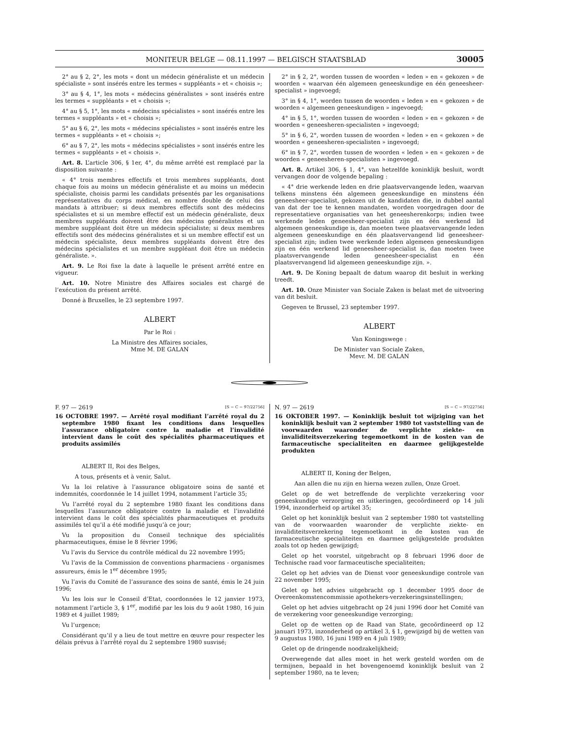MONITEUR BELGE — 08.11.1997 — BELGISCH STAATSBLAD 30005
2° au § 2, 2°, les mots « dont un médecin généraliste et un médecin spécialiste » sont insérés entre les termes « suppléants » et « choisis »;
3° au § 4, 1°, les mots « médecins généralistes » sont insérés entre les termes « suppléants » et « choisis »;
4° au § 5, 1°, les mots « médecins spécialistes » sont insérés entre les termes « suppléants » et « choisis »;
5° au § 6, 2°, les mots « médecins spécialistes » sont insérés entre les termes « suppléants » et « choisis »;
6° au § 7, 2°, les mots « médecins spécialistes » sont insérés entre les termes « suppléants » et « choisis ».
Art. 8. L’article 306, § 1er, 4°, du même arrêté est remplacé par la disposition suivante :
« 4° trois membres effectifs et trois membres suppléants, dont chaque fois au moins un médecin généraliste et au moins un médecin spécialiste, choisis parmi les candidats présentés par les organisations représentatives du corps médical, en nombre double de celui des mandats à attribuer; si deux membres effectifs sont des médecins spécialistes et si un membre effectif est un médecin généraliste, deux membres suppléants doivent être des médecins généralistes et un membre suppléant doit être un médecin spécialiste; si deux membres effectifs sont des médecins généralistes et si un membre effectif est un médecin spécialiste, deux membres suppléants doivent être des médecins spécialistes et un membre suppléant doit être un médecin généraliste. ».
Art. 9. Le Roi fixe la date à laquelle le présent arrêté entre en vigueur.
Art. 10. Notre Ministre des Affaires sociales est chargé de l’exécution du présent arrêté.
Donné à Bruxelles, le 23 septembre 1997.
ALBERT
Par le Roi :
La Ministre des Affaires sociales,
Mme M. DE GALAN
2° in § 2, 2°, worden tussen de woorden « leden » en « gekozen » de woorden « waarvan één algemeen geneeskundige en één geneesheer-specialist » ingevoegd;
3° in § 4, 1°, worden tussen de woorden « leden » en « gekozen » de woorden « algemeen geneeskundigen » ingevoegd;
4° in § 5, 1°, worden tussen de woorden « leden » en « gekozen » de woorden « geneesheren-specialisten » ingevoegd;
5° in § 6, 2°, worden tussen de woorden « leden » en « gekozen » de woorden « geneesheren-specialisten » ingevoegd;
6° in § 7, 2°, worden tussen de woorden « leden » en « gekozen » de woorden « geneesheren-specialisten » ingevoegd.
Art. 8. Artikel 306, § 1, 4°, van hetzelfde koninklijk besluit, wordt vervangen door de volgende bepaling :
« 4° drie werkende leden en drie plaatsvervangende leden, waarvan telkens minstens één algemeen geneeskundige en minstens één geneesheer-specialist, gekozen uit de kandidaten die, in dubbel aantal van dat der toe te kennen mandaten, worden voorgedragen door de representatieve organisaties van het geneesherenkorps; indien twee werkende leden geneesheer-specialist zijn en één werkend lid algemeen geneeskundige is, dan moeten twee plaatsvervangende leden algemeen geneeskundige en één plaatsvervangend lid geneesheer-specialist zijn; indien twee werkende leden algemeen geneeskundigen zijn en één werkend lid geneesheer-specialist is, dan moeten twee plaatsvervangende leden geneesheer-specialist en één plaatsvervangend lid algemeen geneeskundige zijn. ».
Art. 9. De Koning bepaalt de datum waarop dit besluit in werking treedt.
Art. 10. Onze Minister van Sociale Zaken is belast met de uitvoering van dit besluit.
Gegeven te Brussel, 23 september 1997.
ALBERT
Van Koningswege :
De Minister van Sociale Zaken,
Mevr. M. DE GALAN
F. 97 — 2619 [S − C − 97/22756]
16 OCTOBRE 1997. — Arrêté royal modifiant l’arrêté royal du 2 septembre 1980 fixant les conditions dans lesquelles l’assurance obligatoire contre la maladie et l’invalidité intervient dans le coût des spécialités pharmaceutiques et produits assimilés
ALBERT II, Roi des Belges,
A tous, présents et à venir, Salut.
Vu la loi relative à l’assurance obligatoire soins de santé et indemnités, coordonnée le 14 juillet 1994, notamment l’article 35;
Vu l’arrêté royal du 2 septembre 1980 fixant les conditions dans lesquelles l’assurance obligatoire contre la maladie et l’invalidité intervient dans le coût des spécialités pharmaceutiques et produits assimilés tel qu’il a été modifié jusqu’à ce jour;
Vu la proposition du Conseil technique des spécialités pharmaceutiques, émise le 8 février 1996;
Vu l’avis du Service du contrôle médical du 22 novembre 1995;
Vu l’avis de la Commission de conventions pharmaciens - organismes assureurs, émis le 1<sup>er</sup> décembre 1995;
Vu l’avis du Comité de l’assurance des soins de santé, émis le 24 juin 1996;
Vu les lois sur le Conseil d’Etat, coordonnées le 12 janvier 1973, notamment l’article 3, § 1<sup>er</sup>, modifié par les lois du 9 août 1980, 16 juin 1989 et 4 juillet 1989;
Vu l’urgence;
Considérant qu’il y a lieu de tout mettre en œuvre pour respecter les délais prévus à l’arrêté royal du 2 septembre 1980 susvisé;
N. 97 — 2619 [S − C − 97/22756]
16 OKTOBER 1997. — Koninklijk besluit tot wijziging van het koninklijk besluit van 2 september 1980 tot vaststelling van de voorwaarden waaronder de verplichte ziekte- en invaliditeitsverzekering tegemoetkomt in de kosten van de farmaceutische specialiteiten en daarmee gelijkgestelde produkten
ALBERT II, Koning der Belgen,
Aan allen die nu zijn en hierna wezen zullen, Onze Groet.
Gelet op de wet betreffende de verplichte verzekering voor geneeskundige verzorging en uitkeringen, gecoördineerd op 14 juli 1994, inzonderheid op artikel 35;
Gelet op het koninklijk besluit van 2 september 1980 tot vaststelling van de voorwaarden waaronder de verplichte ziekte- en invaliditeitsverzekering tegemoetkomt in de kosten van de farmaceutische specialiteiten en daarmee gelijkgestelde produkten zoals tot op heden gewijzigd;
Gelet op het voorstel, uitgebracht op 8 februari 1996 door de Technische raad voor farmaceutische specialiteiten;
Gelet op het advies van de Dienst voor geneeskundige controle van 22 november 1995;
Gelet op het advies uitgebracht op 1 december 1995 door de Overeenkomstencommissie apothekers-verzekeringsinstellingen;
Gelet op het advies uitgebracht op 24 juni 1996 door het Comité van de verzekering voor geneeskundige verzorging;
Gelet op de wetten op de Raad van State, gecoördineerd op 12 januari 1973, inzonderheid op artikel 3, § 1, gewijzigd bij de wetten van 9 augustus 1980, 16 juni 1989 en 4 juli 1989;
Gelet op de dringende noodzakelijkheid;
Overwegende dat alles moet in het werk gesteld worden om de termijnen, bepaald in het bovengenoemd koninklijk besluit van 2 september 1980, na te leven;